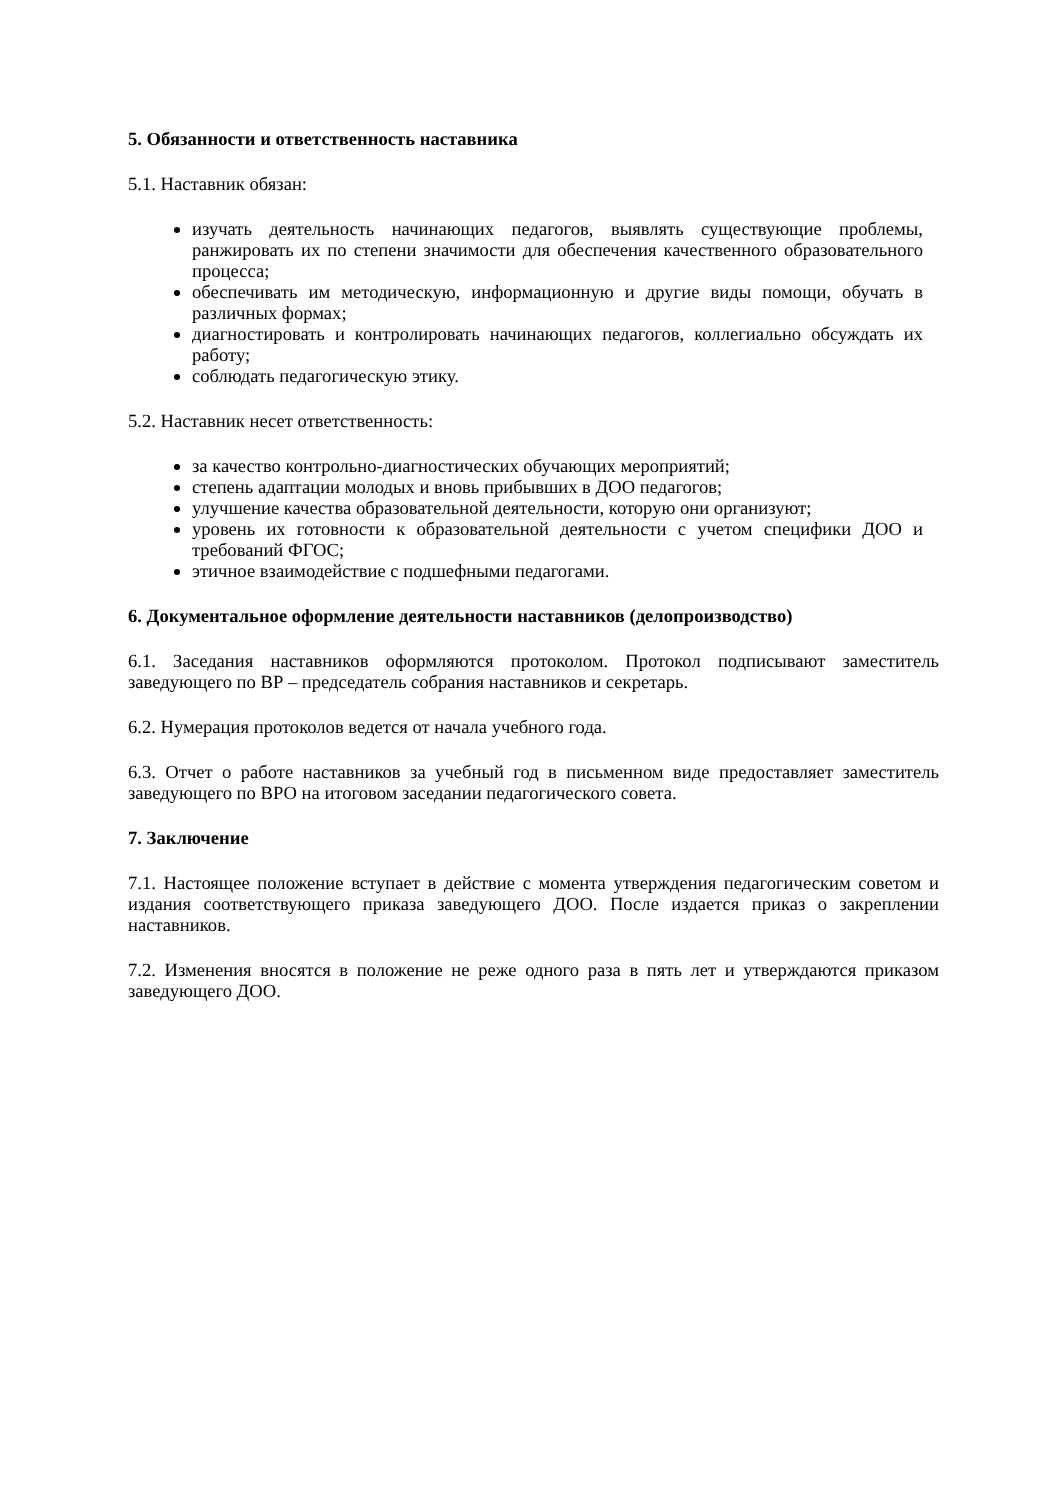5. Обязанности и ответственность наставника
5.1. Наставник обязан:
изучать деятельность начинающих педагогов, выявлять существующие проблемы, ранжировать их по степени значимости для обеспечения качественного образовательного процесса;
обеспечивать им методическую, информационную и другие виды помощи, обучать в различных формах;
диагностировать и контролировать начинающих педагогов, коллегиально обсуждать их работу;
соблюдать педагогическую этику.
5.2. Наставник несет ответственность:
за качество контрольно-диагностических обучающих мероприятий;
степень адаптации молодых и вновь прибывших в ДОО педагогов;
улучшение качества образовательной деятельности, которую они организуют;
уровень их готовности к образовательной деятельности с учетом специфики ДОО и требований ФГОС;
этичное взаимодействие с подшефными педагогами.
6. Документальное оформление деятельности наставников (делопроизводство)
6.1. Заседания наставников оформляются протоколом. Протокол подписывают заместитель заведующего по ВР – председатель собрания наставников и секретарь.
6.2. Нумерация протоколов ведется от начала учебного года.
6.3. Отчет о работе наставников за учебный год в письменном виде предоставляет заместитель заведующего по ВРО на итоговом заседании педагогического совета.
7. Заключение
7.1. Настоящее положение вступает в действие с момента утверждения педагогическим советом и издания соответствующего приказа заведующего ДОО. После издается приказ о закреплении наставников.
7.2. Изменения вносятся в положение не реже одного раза в пять лет и утверждаются приказом заведующего ДОО.